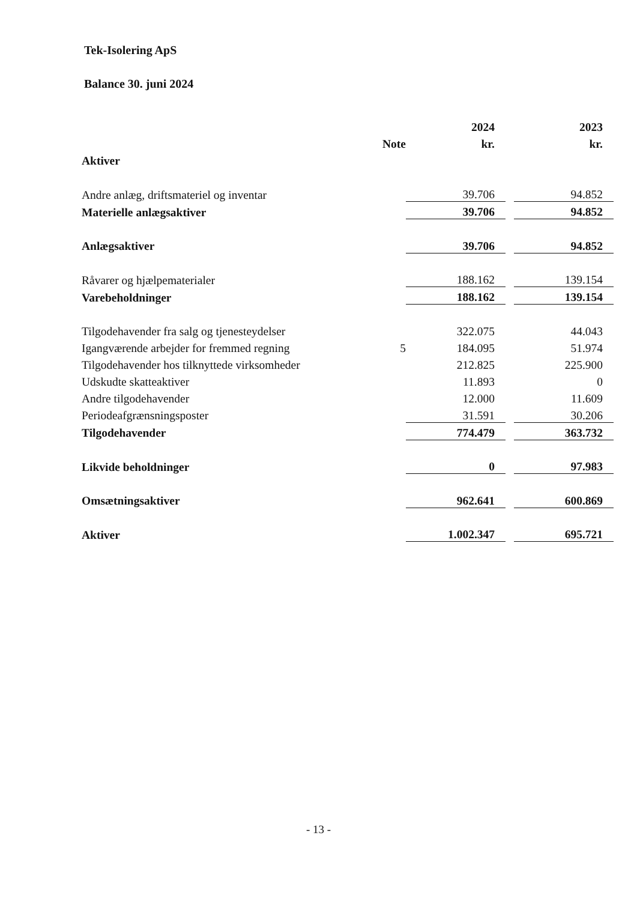Tek-Isolering ApS
Balance 30. juni 2024
| | | 2024 | | 2023 |
| --- | --- | --- | --- | --- |
| | Note | kr. | | kr. |
| Aktiver | | | | |
| Andre anlæg, driftsmateriel og inventar | | 39.706 | | 94.852 |
| Materielle anlægsaktiver | | 39.706 | | 94.852 |
| Anlægsaktiver | | 39.706 | | 94.852 |
| Råvarer og hjælpematerialer | | 188.162 | | 139.154 |
| Varebeholdninger | | 188.162 | | 139.154 |
| Tilgodehavender fra salg og tjenesteydelser | | 322.075 | | 44.043 |
| Igangværende arbejder for fremmed regning | 5 | 184.095 | | 51.974 |
| Tilgodehavender hos tilknyttede virksomheder | | 212.825 | | 225.900 |
| Udskudte skatteaktiver | | 11.893 | | 0 |
| Andre tilgodehavender | | 12.000 | | 11.609 |
| Periodeafgrænsningsposter | | 31.591 | | 30.206 |
| Tilgodehavender | | 774.479 | | 363.732 |
| Likvide beholdninger | | 0 | | 97.983 |
| Omsætningsaktiver | | 962.641 | | 600.869 |
| Aktiver | | 1.002.347 | | 695.721 |
- 13 -